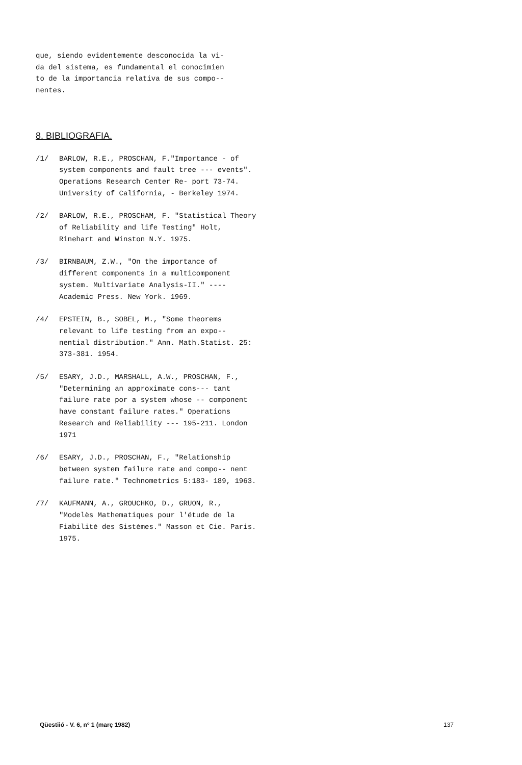que, siendo evidentemente desconocida la vi-
da del sistema, es fundamental el conocimien
to de la importancia relativa de sus compo--
nentes.
8. BIBLIOGRAFIA.
/1/ BARLOW, R.E., PROSCHAN, F."Importance - of system components and fault tree --- events". Operations Research Center Re- port 73-74. University of California, - Berkeley 1974.
/2/ BARLOW, R.E., PROSCHAM, F. "Statistical Theory of Reliability and life Testing" Holt, Rinehart and Winston N.Y. 1975.
/3/ BIRNBAUM, Z.W., "On the importance of different components in a multicomponent system. Multivariate Analysis-II." ---- Academic Press. New York. 1969.
/4/ EPSTEIN, B., SOBEL, M., "Some theorems relevant to life testing from an expo-- nential distribution." Ann. Math.Statist. 25: 373-381. 1954.
/5/ ESARY, J.D., MARSHALL, A.W., PROSCHAN, F., "Determining an approximate cons--- tant failure rate por a system whose -- component have constant failure rates." Operations Research and Reliability --- 195-211. London 1971
/6/ ESARY, J.D., PROSCHAN, F., "Relationship between system failure rate and compo-- nent failure rate." Technometrics 5:183- 189, 1963.
/7/ KAUFMANN, A., GROUCHKO, D., GRUON, R., "Modelès Mathematiques pour l'étude de la Fiabilité des Sistèmes." Masson et Cie. Paris. 1975.
Qüestiió - V. 6, nº 1 (març 1982) 137